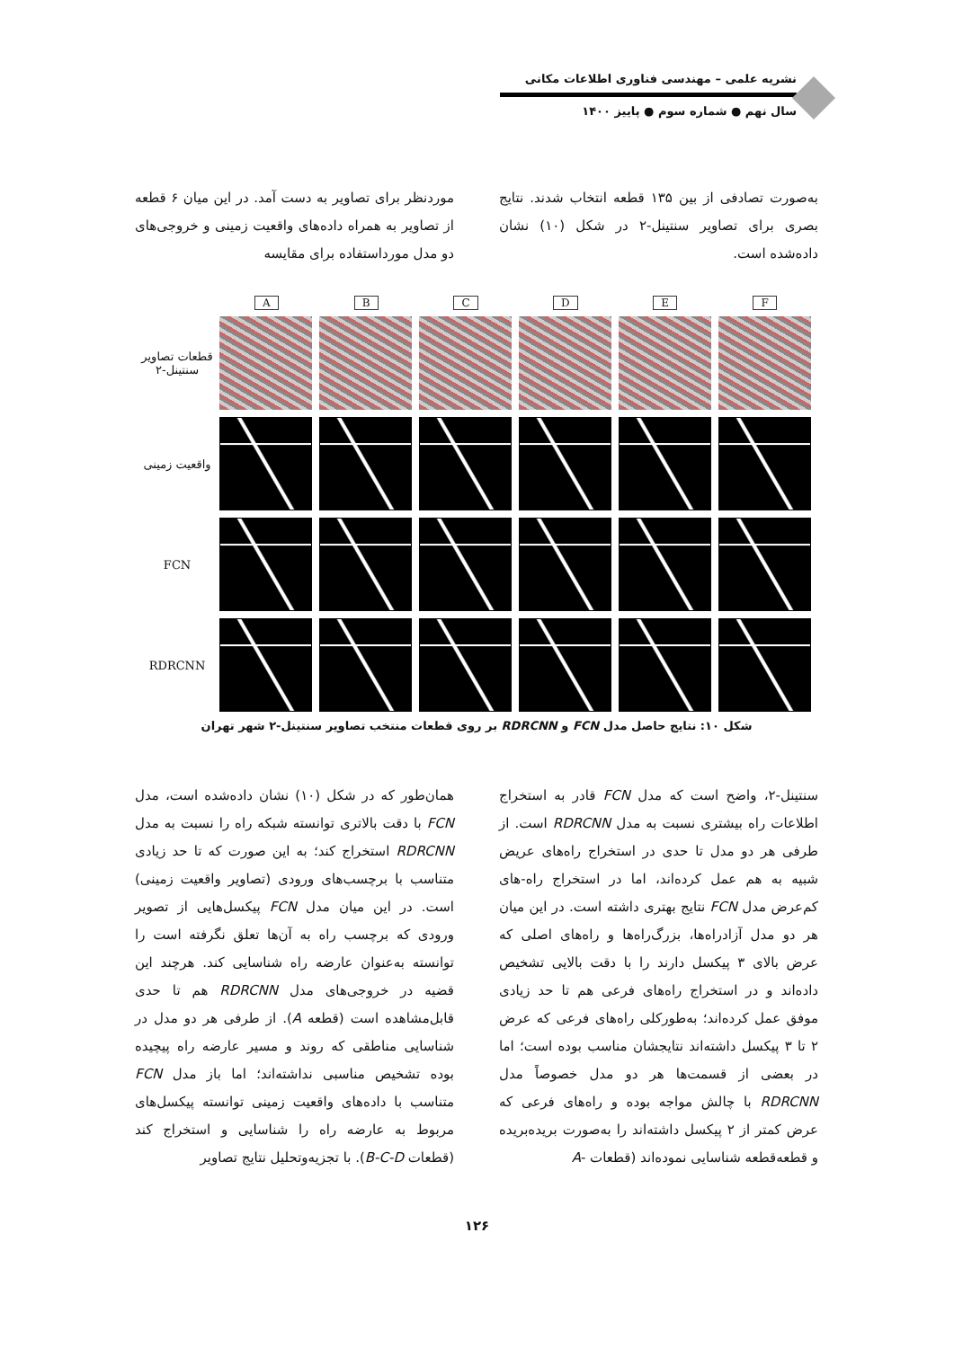نشریه علمی – مهندسی فناوری اطلاعات مکانی
سال نهم ● شماره سوم ● پاییز ۱۴۰۰
موردنظر برای تصاویر به دست آمد. در این میان ۶ قطعه از تصاویر به همراه داده‌های واقعیت زمینی و خروجی‌های دو مدل مورداستفاده برای مقایسه
به‌صورت تصادفی از بین ۱۳۵ قطعه انتخاب شدند. نتایج بصری برای تصاویر سنتینل-۲ در شکل (۱۰) نشان داده‌شده است.
A B C D E F
قطعات تصاویر سنتینل-۲
واقعیت زمینی
FCN
RDRCNN
شکل ۱۰: نتایج حاصل مدل FCN و RDRCNN بر روی قطعات منتخب تصاویر سنتینل-۲ شهر تهران
همان‌طور که در شکل (۱۰) نشان داده‌شده است، مدل FCN با دقت بالاتری توانسته شبکه راه را نسبت به مدل RDRCNN استخراج کند؛ به این صورت که تا حد زیادی متناسب با برچسب‌های ورودی (تصاویر واقعیت زمینی) است. در این میان مدل FCN پیکسل‌هایی از تصویر ورودی که برچسب راه به آن‌ها تعلق نگرفته است را توانسته به‌عنوان عارضه راه شناسایی کند. هرچند این قضیه در خروجی‌های مدل RDRCNN هم تا حدی قابل‌مشاهده است (قطعه A). از طرفی هر دو مدل در شناسایی مناطقی که روند و مسیر عارضه راه پیچیده بوده تشخیص مناسبی نداشته‌اند؛ اما باز مدل FCN متناسب با داده‌های واقعیت زمینی توانسته پیکسل‌های مربوط به عارضه راه را شناسایی و استخراج کند (قطعات B-C-D). با تجزیه‌وتحلیل نتایج تصاویر
سنتینل-۲، واضح است که مدل FCN قادر به استخراج اطلاعات راه بیشتری نسبت به مدل RDRCNN است. از طرفی هر دو مدل تا حدی در استخراج راه‌های عریض شبیه به هم عمل کرده‌اند، اما در استخراج راه-های کم‌عرض مدل FCN نتایج بهتری داشته است. در این میان هر دو مدل آزادراه‌ها، بزرگ‌راه‌ها و راه‌های اصلی که عرض بالای ۳ پیکسل دارند را با دقت بالایی تشخیص داده‌اند و در استخراج راه‌های فرعی هم تا حد زیادی موفق عمل کرده‌اند؛ به‌طورکلی راه‌های فرعی که عرض ۲ تا ۳ پیکسل داشته‌اند نتایجشان مناسب بوده است؛ اما در بعضی از قسمت‌ها هر دو مدل خصوصاً مدل RDRCNN با چالش مواجه بوده و راه‌های فرعی که عرض کمتر از ۲ پیکسل داشته‌اند را به‌صورت بریده‌بریده و قطعه‌قطعه شناسایی نموده‌اند (قطعات -A
۱۲۶